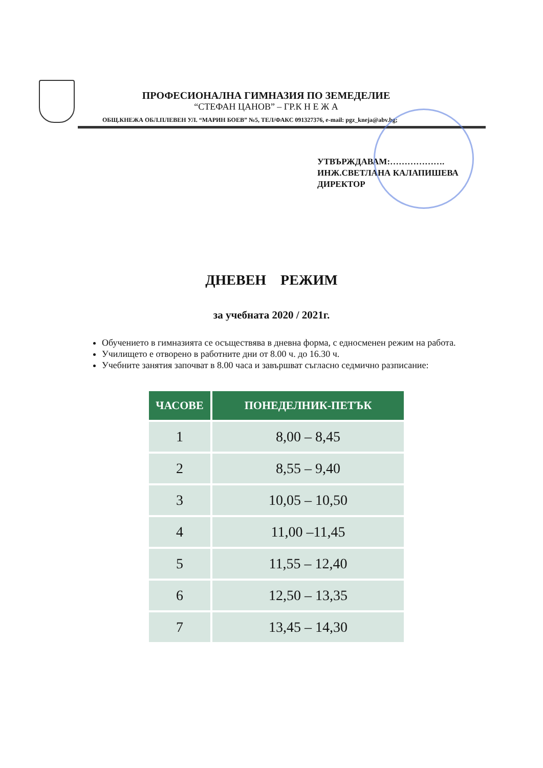ПРОФЕСИОНАЛНА ГИМНАЗИЯ ПО ЗЕМЕДЕЛИЕ
“СТЕФАН ЦАНОВ” – ГР.К Н Е Ж А
ОБЩ.КНЕЖА ОБЛ.ПЛЕВЕН УЛ. “МАРИН БОЕВ” №5, ТЕЛ/ФАКС 091327376, e-mail: pgz_kneja@abv.bg;
УТВЪРЖДАВАМ:……………….
ИНЖ.СВЕТЛАНА КАЛАПИШЕВА
ДИРЕКТОР
ДНЕВЕН РЕЖИМ
за учебната 2020 / 2021г.
Обучението в гимназията се осъществява в дневна форма, с едносменен режим на работа.
Училището е отворено в работните дни от 8.00 ч. до 16.30 ч.
Учебните занятия започват в 8.00 часа и завършват съгласно седмично разписание:
| ЧАСОВЕ | ПОНЕДЕЛНИК-ПЕТЪК |
| --- | --- |
| 1 | 8,00 – 8,45 |
| 2 | 8,55 – 9,40 |
| 3 | 10,05 – 10,50 |
| 4 | 11,00 –11,45 |
| 5 | 11,55 – 12,40 |
| 6 | 12,50 – 13,35 |
| 7 | 13,45 – 14,30 |